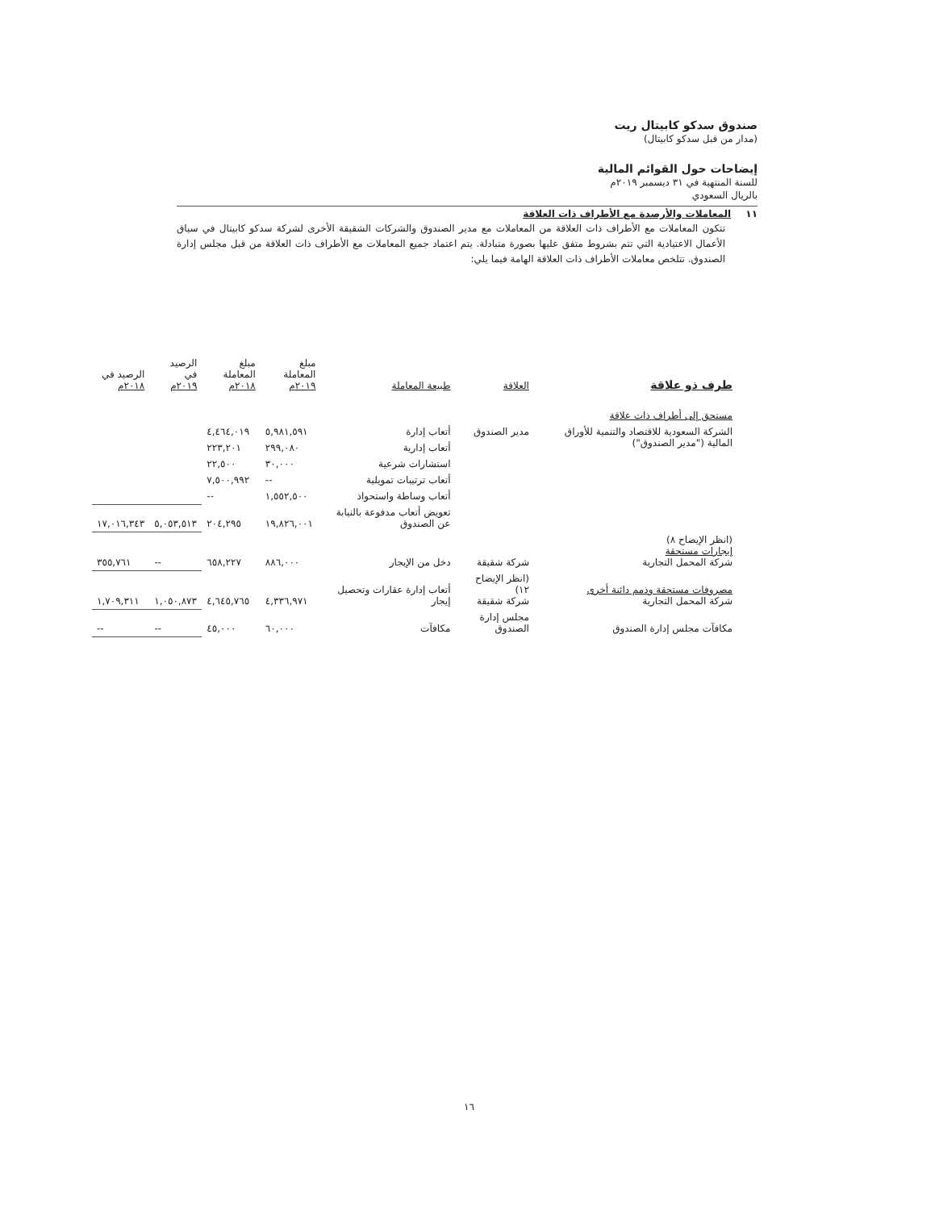صندوق سدكو كابيتال ريت
(مدار من قبل سدكو كابيتال)
إيضاحات حول القوائم المالية
للسنة المنتهية في ٣١ ديسمبر ٢٠١٩م
بالريال السعودي
١١ المعاملات والأرصدة مع الأطراف ذات العلاقة
تتكون المعاملات مع الأطراف ذات العلاقة من المعاملات مع مدير الصندوق والشركات الشقيقة الأخرى لشركة سدكو كابيتال في سياق الأعمال الاعتيادية التي تتم بشروط متفق عليها بصورة متبادلة. يتم اعتماد جميع المعاملات مع الأطراف ذات العلاقة من قبل مجلس إدارة الصندوق. تتلخص معاملات الأطراف ذات العلاقة الهامة فيما يلي:
| طرف ذو علاقة | العلاقة | طبيعة المعاملة | مبلغ المعاملة ٢٠١٩م | مبلغ المعاملة ٢٠١٨م | الرصيد في ٢٠١٩م | الرصيد في ٢٠١٨م |
| --- | --- | --- | --- | --- | --- | --- |
| مستحق إلى أطراف ذات علاقة | | | | | | |
| الشركة السعودية للاقتصاد والتنمية للأوراق المالية ("مدير الصندوق") | مدير الصندوق | أتعاب إدارة | ٥,٩٨١,٥٩١ | ٤,٤٦٤,٠١٩ | | |
| | | أتعاب إدارية | ٢٩٩,٠٨٠ | ٢٢٣,٢٠١ | | |
| | | استشارات شرعية | ٣٠,٠٠٠ | ٢٢,٥٠٠ | | |
| | | أتعاب ترتيبات تمويلية | -- | ٧,٥٠٠,٩٩٢ | | |
| | | أتعاب وساطة واستحواذ | ١,٥٥٢,٥٠٠ | -- | | |
| | | تعويض أتعاب مدفوعة بالنيابة عن الصندوق | ١٩,٨٢٦,٠٠١ | ٢٠٤,٢٩٥ | ٥,٠٥٣,٥١٣ | ١٧,٠١٦,٣٤٣ |
| (انظر الإيضاح ٨) إيجارات مستحقة شركة المحمل التجارية | شركة شقيقة | دخل من الإيجار | ٨٨٦,٠٠٠ | ٦٥٨,٢٢٧ | -- | ٣٥٥,٧٦١ |
| مصروفات مستحقة وذمم دائنة أخرى شركة المحمل التجارية | (انظر الإيضاح ١٢) شركة شقيقة | أتعاب إدارة عقارات وتحصيل إيجار | ٤,٣٣٦,٩٧١ | ٤,٦٤٥,٧٦٥ | ١,٠٥٠,٨٧٣ | ١,٧٠٩,٣١١ |
| مكافآت مجلس إدارة الصندوق | مجلس إدارة الصندوق | مكافآت | ٦٠,٠٠٠ | ٤٥,٠٠٠ | -- | -- |
١٦